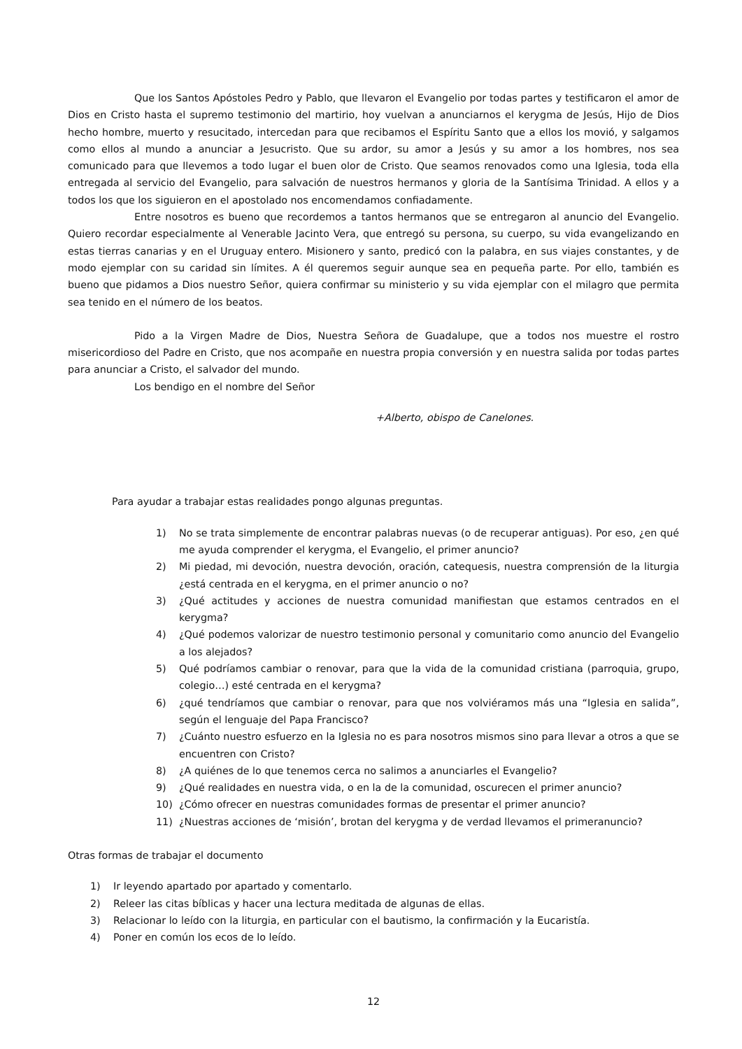Que los Santos Apóstoles Pedro y Pablo, que llevaron el Evangelio por todas partes y testificaron el amor de Dios en Cristo hasta el supremo testimonio del martirio, hoy vuelvan a anunciarnos el kerygma de Jesús, Hijo de Dios hecho hombre, muerto y resucitado, intercedan para que recibamos el Espíritu Santo que a ellos los movió, y salgamos como ellos al mundo a anunciar a Jesucristo. Que su ardor, su amor a Jesús y su amor a los hombres, nos sea comunicado para que llevemos a todo lugar el buen olor de Cristo. Que seamos renovados como una Iglesia, toda ella entregada al servicio del Evangelio, para salvación de nuestros hermanos y gloria de la Santísima Trinidad. A ellos y a todos los que los siguieron en el apostolado nos encomendamos confiadamente.
Entre nosotros es bueno que recordemos a tantos hermanos que se entregaron al anuncio del Evangelio. Quiero recordar especialmente al Venerable Jacinto Vera, que entregó su persona, su cuerpo, su vida evangelizando en estas tierras canarias y en el Uruguay entero. Misionero y santo, predicó con la palabra, en sus viajes constantes, y de modo ejemplar con su caridad sin límites. A él queremos seguir aunque sea en pequeña parte. Por ello, también es bueno que pidamos a Dios nuestro Señor, quiera confirmar su ministerio y su vida ejemplar con el milagro que permita sea tenido en el número de los beatos.
Pido a la Virgen Madre de Dios, Nuestra Señora de Guadalupe, que a todos nos muestre el rostro misericordioso del Padre en Cristo, que nos acompañe en nuestra propia conversión y en nuestra salida por todas partes para anunciar a Cristo, el salvador del mundo.
Los bendigo en el nombre del Señor
+Alberto, obispo de Canelones.
Para ayudar a trabajar estas realidades pongo algunas preguntas.
1) No se trata simplemente de encontrar palabras nuevas (o de recuperar antiguas). Por eso, ¿en qué me ayuda comprender el kerygma, el Evangelio, el primer anuncio?
2) Mi piedad, mi devoción, nuestra devoción, oración, catequesis, nuestra comprensión de la liturgia ¿está centrada en el kerygma, en el primer anuncio o no?
3) ¿Qué actitudes y acciones de nuestra comunidad manifiestan que estamos centrados en el kerygma?
4) ¿Qué podemos valorizar de nuestro testimonio personal y comunitario como anuncio del Evangelio a los alejados?
5) Qué podríamos cambiar o renovar, para que la vida de la comunidad cristiana (parroquia, grupo, colegio…) esté centrada en el kerygma?
6) ¿qué tendríamos que cambiar o renovar, para que nos volviéramos más una “Iglesia en salida”, según el lenguaje del Papa Francisco?
7) ¿Cuánto nuestro esfuerzo en la Iglesia no es para nosotros mismos sino para llevar a otros a que se encuentren con Cristo?
8) ¿A quiénes de lo que tenemos cerca no salimos a anunciarles el Evangelio?
9) ¿Qué realidades en nuestra vida, o en la de la comunidad, oscurecen el primer anuncio?
10) ¿Cómo ofrecer en nuestras comunidades formas de presentar el primer anuncio?
11) ¿Nuestras acciones de ‘misión’, brotan del kerygma y de verdad llevamos el primeranuncio?
Otras formas de trabajar el documento
1) Ir leyendo apartado por apartado y comentarlo.
2) Releer las citas bíblicas y hacer una lectura meditada de algunas de ellas.
3) Relacionar lo leído con la liturgia, en particular con el bautismo, la confirmación y la Eucaristía.
4) Poner en común los ecos de lo leído.
12